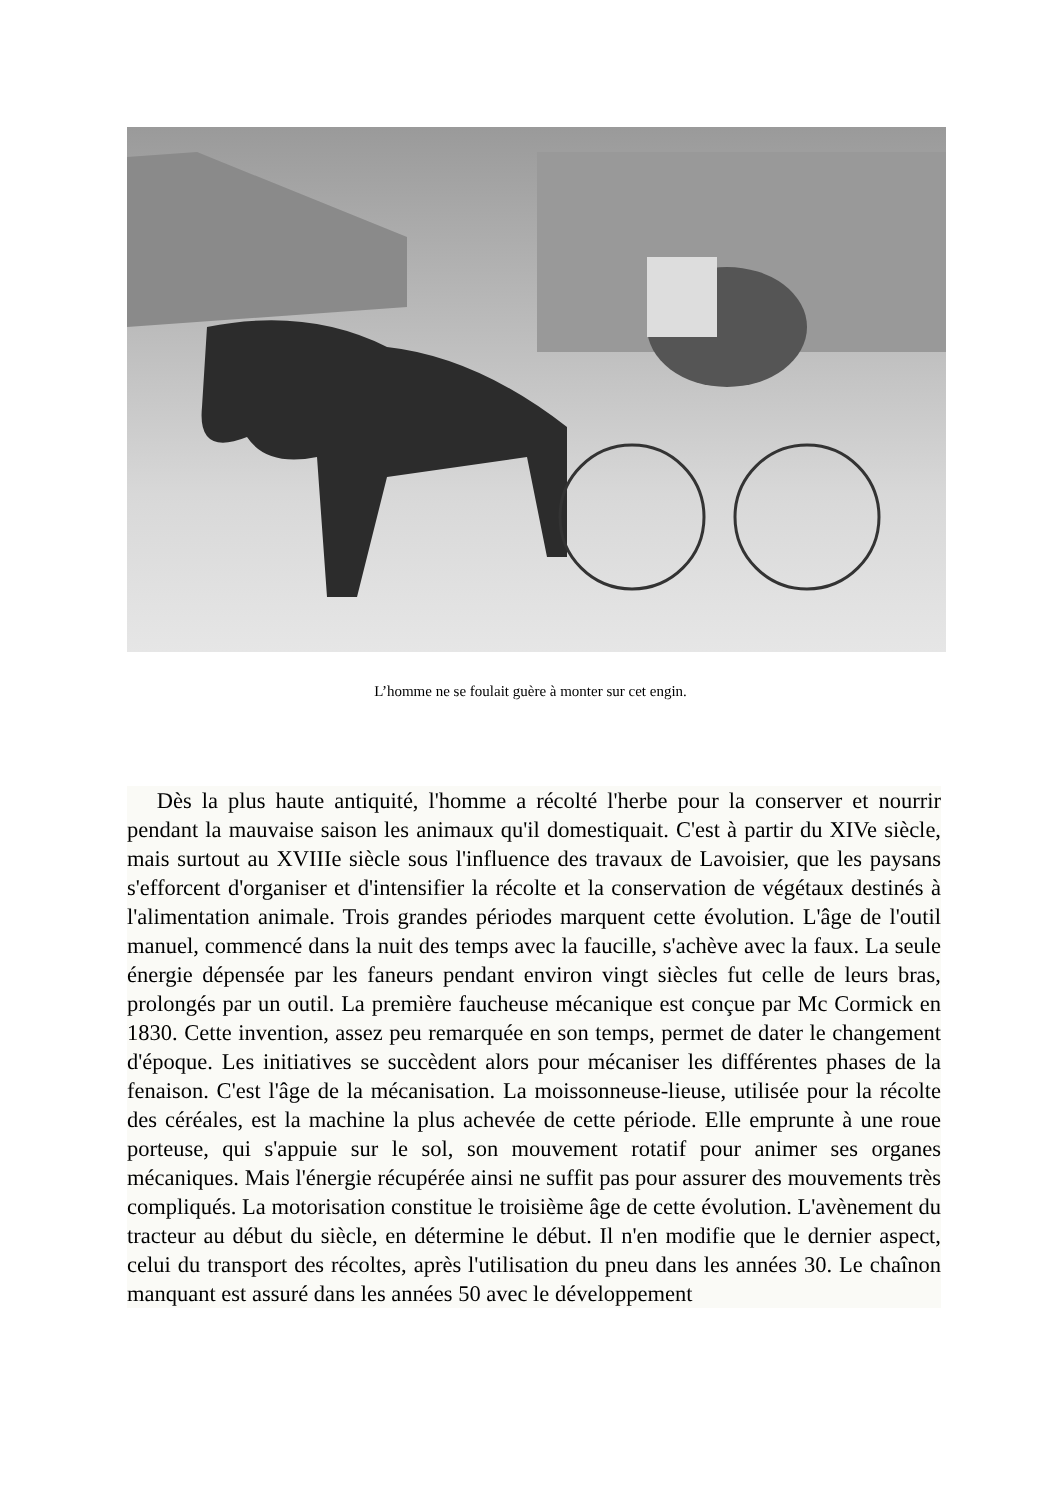L’homme ne se foulait guère à monter sur cet engin.
Dès la plus haute antiquité, l'homme a récolté l'herbe pour la conserver et nourrir pendant la mauvaise saison les animaux qu'il domestiquait. C'est à partir du XIVe siècle, mais surtout au XVIIIe siècle sous l'influence des travaux de Lavoisier, que les paysans s'efforcent d'organiser et d'intensifier la récolte et la conservation de végétaux destinés à l'alimentation animale. Trois grandes périodes marquent cette évolution. L'âge de l'outil manuel, commencé dans la nuit des temps avec la faucille, s'achève avec la faux. La seule énergie dépensée par les faneurs pendant environ vingt siècles fut celle de leurs bras, prolongés par un outil. La première faucheuse mécanique est conçue par Mc Cormick en 1830. Cette invention, assez peu remarquée en son temps, permet de dater le changement d'époque. Les initiatives se succèdent alors pour mécaniser les différentes phases de la fenaison. C'est l'âge de la mécanisation. La moissonneuse-lieuse, utilisée pour la récolte des céréales, est la machine la plus achevée de cette période. Elle emprunte à une roue porteuse, qui s'appuie sur le sol, son mouvement rotatif pour animer ses organes mécaniques. Mais l'énergie récupérée ainsi ne suffit pas pour assurer des mouvements très compliqués. La motorisation constitue le troisième âge de cette évolution. L'avènement du tracteur au début du siècle, en détermine le début. Il n'en modifie que le dernier aspect, celui du transport des récoltes, après l'utilisation du pneu dans les années 30. Le chaînon manquant est assuré dans les années 50 avec le développement